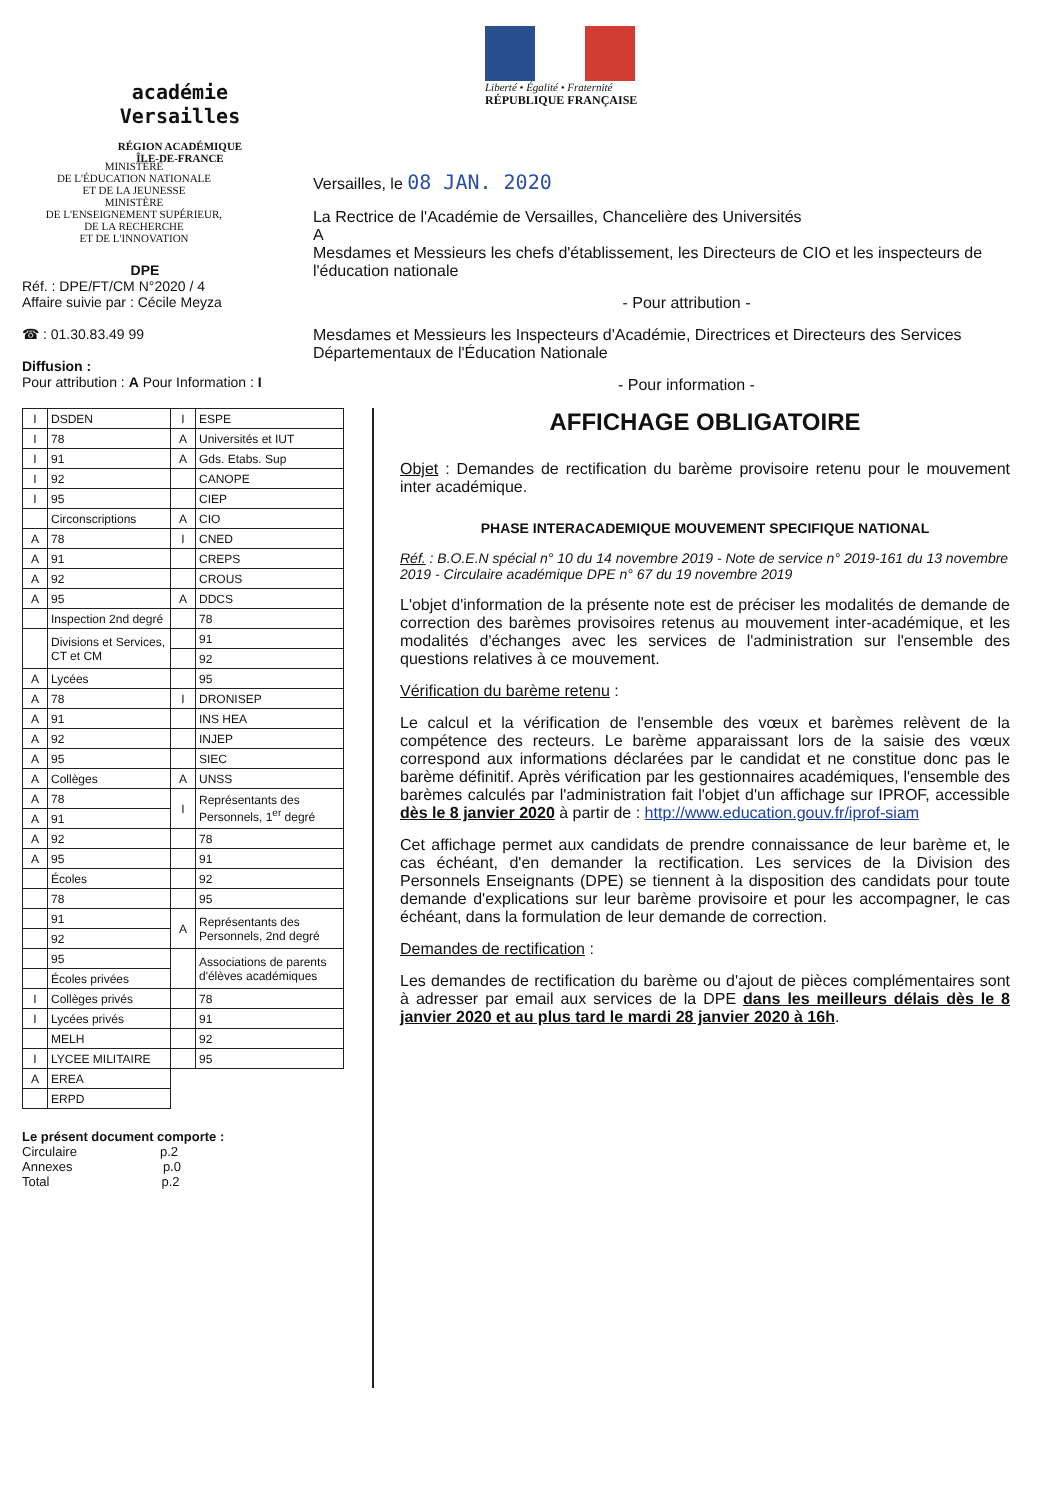académie
Versailles
RÉGION ACADÉMIQUE
ÎLE-DE-FRANCE
Liberté • Égalité • Fraternité
RÉPUBLIQUE FRANÇAISE
MINISTÈRE
DE L'ÉDUCATION NATIONALE
ET DE LA JEUNESSE
MINISTÈRE
DE L'ENSEIGNEMENT SUPÉRIEUR,
DE LA RECHERCHE
ET DE L'INNOVATION
DPE
Réf. : DPE/FT/CM N°2020 / 4
Affaire suivie par : Cécile Meyza
☎ : 01.30.83.49 99
Diffusion :
Pour attribution : A Pour Information : I
Versailles, le 08 JAN. 2020
La Rectrice de l'Académie de Versailles, Chancelière des Universités
A
Mesdames et Messieurs les chefs d'établissement, les Directeurs de CIO et les inspecteurs de l'éducation nationale
- Pour attribution -
Mesdames et Messieurs les Inspecteurs d'Académie, Directrices et Directeurs des Services Départementaux de l'Éducation Nationale
- Pour information -
| I | DSDEN | I | ESPE |
| I | 78 | A | Universités et IUT |
| I | 91 | A | Gds. Etabs. Sup |
| I | 92 | | CANOPE |
| I | 95 | | CIEP |
| | Circonscriptions | A | CIO |
| A | 78 | I | CNED |
| A | 91 | | CREPS |
| A | 92 | | CROUS |
| A | 95 | A | DDCS |
| | Inspection 2nd degré | | 78 |
| | Divisions et Services, CT et CM | | 91 |
| | | | 92 |
| A | Lycées | | 95 |
| A | 78 | I | DRONISEP |
| A | 91 | | INS HEA |
| A | 92 | | INJEP |
| A | 95 | | SIEC |
| A | Collèges | A | UNSS |
| A | 78 | I | Représentants des Personnels, 1<sup>er</sup> degré |
| A | 91 | | |
| A | 92 | | 78 |
| A | 95 | | 91 |
| | Écoles | | 92 |
| | 78 | | 95 |
| | 91 | A | Représentants des Personnels, 2nd degré |
| | 92 | | |
| | 95 | | Associations de parents d'élèves académiques |
| | Écoles privées | | |
| I | Collèges privés | | 78 |
| I | Lycées privés | | 91 |
| | MELH | | 92 |
| I | LYCEE MILITAIRE | | 95 |
| A | EREA | | |
| | ERPD | | |
Le présent document comporte :
Circulaire p.2
Annexes p.0
Total p.2
AFFICHAGE OBLIGATOIRE
Objet : Demandes de rectification du barème provisoire retenu pour le mouvement inter académique.
PHASE INTERACADEMIQUE MOUVEMENT SPECIFIQUE NATIONAL
Réf. : B.O.E.N spécial n° 10 du 14 novembre 2019 - Note de service n° 2019-161 du 13 novembre 2019 - Circulaire académique DPE n° 67 du 19 novembre 2019
L'objet d'information de la présente note est de préciser les modalités de demande de correction des barèmes provisoires retenus au mouvement inter-académique, et les modalités d'échanges avec les services de l'administration sur l'ensemble des questions relatives à ce mouvement.
Vérification du barème retenu :
Le calcul et la vérification de l'ensemble des vœux et barèmes relèvent de la compétence des recteurs. Le barème apparaissant lors de la saisie des vœux correspond aux informations déclarées par le candidat et ne constitue donc pas le barème définitif. Après vérification par les gestionnaires académiques, l'ensemble des barèmes calculés par l'administration fait l'objet d'un affichage sur IPROF, accessible dès le 8 janvier 2020 à partir de : http://www.education.gouv.fr/iprof-siam
Cet affichage permet aux candidats de prendre connaissance de leur barème et, le cas échéant, d'en demander la rectification. Les services de la Division des Personnels Enseignants (DPE) se tiennent à la disposition des candidats pour toute demande d'explications sur leur barème provisoire et pour les accompagner, le cas échéant, dans la formulation de leur demande de correction.
Demandes de rectification :
Les demandes de rectification du barème ou d'ajout de pièces complémentaires sont à adresser par email aux services de la DPE dans les meilleurs délais dès le 8 janvier 2020 et au plus tard le mardi 28 janvier 2020 à 16h.